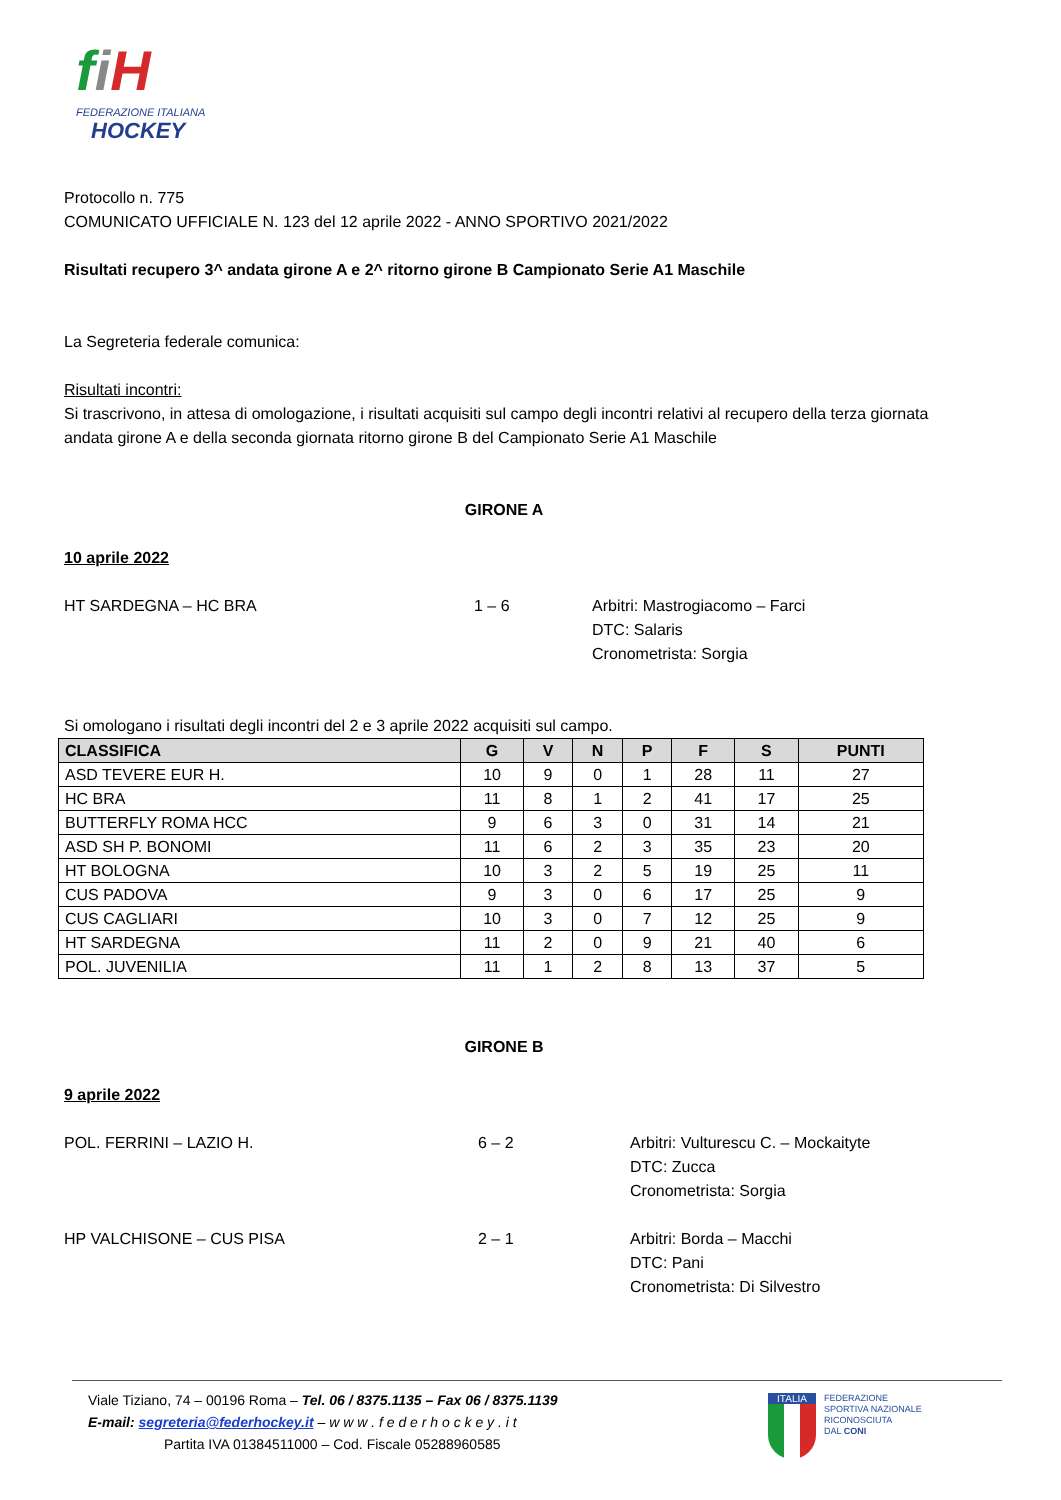fiH
FEDERAZIONE ITALIANA
HOCKEY
Protocollo n. 775
COMUNICATO UFFICIALE N. 123 del 12 aprile 2022 - ANNO SPORTIVO 2021/2022
Risultati recupero 3^ andata girone A e 2^ ritorno girone B Campionato Serie A1 Maschile
La Segreteria federale comunica:
Risultati incontri:
Si trascrivono, in attesa di omologazione, i risultati acquisiti sul campo degli incontri relativi al recupero della terza giornata andata girone A e della seconda giornata ritorno girone B del Campionato Serie A1 Maschile
GIRONE A
10 aprile 2022
HT SARDEGNA – HC BRA 1 – 6 Arbitri: Mastrogiacomo – Farci
DTC: Salaris
Cronometrista: Sorgia
Si omologano i risultati degli incontri del 2 e 3 aprile 2022 acquisiti sul campo.
| CLASSIFICA | G | V | N | P | F | S | PUNTI |
| --- | --- | --- | --- | --- | --- | --- | --- |
| ASD TEVERE EUR H. | 10 | 9 | 0 | 1 | 28 | 11 | 27 |
| HC BRA | 11 | 8 | 1 | 2 | 41 | 17 | 25 |
| BUTTERFLY ROMA HCC | 9 | 6 | 3 | 0 | 31 | 14 | 21 |
| ASD SH P. BONOMI | 11 | 6 | 2 | 3 | 35 | 23 | 20 |
| HT BOLOGNA | 10 | 3 | 2 | 5 | 19 | 25 | 11 |
| CUS PADOVA | 9 | 3 | 0 | 6 | 17 | 25 | 9 |
| CUS CAGLIARI | 10 | 3 | 0 | 7 | 12 | 25 | 9 |
| HT SARDEGNA | 11 | 2 | 0 | 9 | 21 | 40 | 6 |
| POL. JUVENILIA | 11 | 1 | 2 | 8 | 13 | 37 | 5 |
GIRONE B
9 aprile 2022
POL. FERRINI – LAZIO H. 6 – 2 Arbitri: Vulturescu C. – Mockaityte
DTC: Zucca
Cronometrista: Sorgia
HP VALCHISONE – CUS PISA 2 – 1 Arbitri: Borda – Macchi
DTC: Pani
Cronometrista: Di Silvestro
Viale Tiziano, 74 – 00196 Roma – Tel. 06 / 8375.1135 – Fax 06 / 8375.1139
E-mail: segreteria@federhockey.it – w w w . f e d e r h o c k e y . i t
Partita IVA 01384511000 – Cod. Fiscale 05288960585
ITALIA
FEDERAZIONE
SPORTIVA NAZIONALE
RICONOSCIUTA
DAL CONI